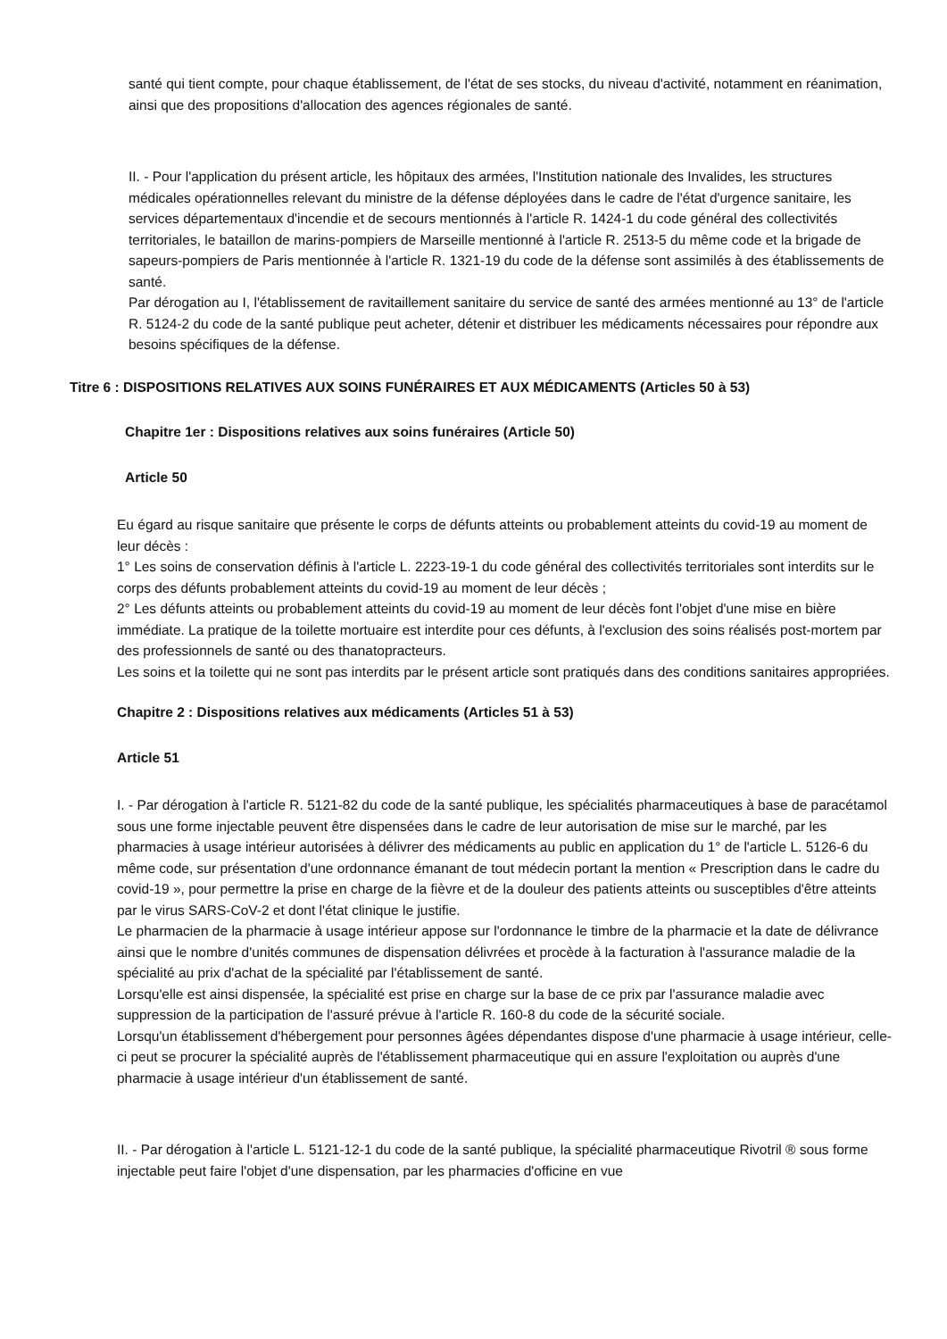santé qui tient compte, pour chaque établissement, de l'état de ses stocks, du niveau d'activité, notamment en réanimation, ainsi que des propositions d'allocation des agences régionales de santé.
II. - Pour l'application du présent article, les hôpitaux des armées, l'Institution nationale des Invalides, les structures médicales opérationnelles relevant du ministre de la défense déployées dans le cadre de l'état d'urgence sanitaire, les services départementaux d'incendie et de secours mentionnés à l'article R. 1424-1 du code général des collectivités territoriales, le bataillon de marins-pompiers de Marseille mentionné à l'article R. 2513-5 du même code et la brigade de sapeurs-pompiers de Paris mentionnée à l'article R. 1321-19 du code de la défense sont assimilés à des établissements de santé.
Par dérogation au I, l'établissement de ravitaillement sanitaire du service de santé des armées mentionné au 13° de l'article R. 5124-2 du code de la santé publique peut acheter, détenir et distribuer les médicaments nécessaires pour répondre aux besoins spécifiques de la défense.
Titre 6 : DISPOSITIONS RELATIVES AUX SOINS FUNÉRAIRES ET AUX MÉDICAMENTS (Articles 50 à 53)
Chapitre 1er : Dispositions relatives aux soins funéraires (Article 50)
Article 50
Eu égard au risque sanitaire que présente le corps de défunts atteints ou probablement atteints du covid-19 au moment de leur décès :
1° Les soins de conservation définis à l'article L. 2223-19-1 du code général des collectivités territoriales sont interdits sur le corps des défunts probablement atteints du covid-19 au moment de leur décès ;
2° Les défunts atteints ou probablement atteints du covid-19 au moment de leur décès font l'objet d'une mise en bière immédiate. La pratique de la toilette mortuaire est interdite pour ces défunts, à l'exclusion des soins réalisés post-mortem par des professionnels de santé ou des thanatopracteurs.
Les soins et la toilette qui ne sont pas interdits par le présent article sont pratiqués dans des conditions sanitaires appropriées.
Chapitre 2 : Dispositions relatives aux médicaments (Articles 51 à 53)
Article 51
I. - Par dérogation à l'article R. 5121-82 du code de la santé publique, les spécialités pharmaceutiques à base de paracétamol sous une forme injectable peuvent être dispensées dans le cadre de leur autorisation de mise sur le marché, par les pharmacies à usage intérieur autorisées à délivrer des médicaments au public en application du 1° de l'article L. 5126-6 du même code, sur présentation d'une ordonnance émanant de tout médecin portant la mention « Prescription dans le cadre du covid-19 », pour permettre la prise en charge de la fièvre et de la douleur des patients atteints ou susceptibles d'être atteints par le virus SARS-CoV-2 et dont l'état clinique le justifie.
Le pharmacien de la pharmacie à usage intérieur appose sur l'ordonnance le timbre de la pharmacie et la date de délivrance ainsi que le nombre d'unités communes de dispensation délivrées et procède à la facturation à l'assurance maladie de la spécialité au prix d'achat de la spécialité par l'établissement de santé.
Lorsqu'elle est ainsi dispensée, la spécialité est prise en charge sur la base de ce prix par l'assurance maladie avec suppression de la participation de l'assuré prévue à l'article R. 160-8 du code de la sécurité sociale.
Lorsqu'un établissement d'hébergement pour personnes âgées dépendantes dispose d'une pharmacie à usage intérieur, celle-ci peut se procurer la spécialité auprès de l'établissement pharmaceutique qui en assure l'exploitation ou auprès d'une pharmacie à usage intérieur d'un établissement de santé.
II. - Par dérogation à l'article L. 5121-12-1 du code de la santé publique, la spécialité pharmaceutique Rivotril ® sous forme injectable peut faire l'objet d'une dispensation, par les pharmacies d'officine en vue